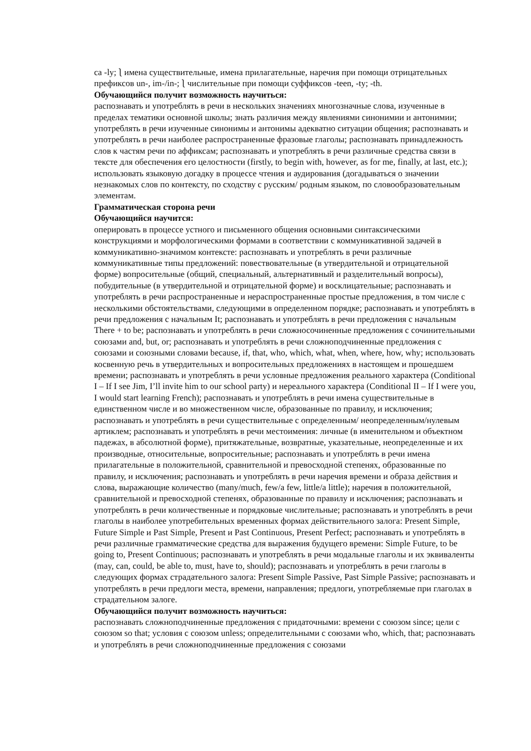ca -ly; ⎱ имена существительные, имена прилагательные, наречия при помощи отрицательных префиксов un-, im-/in-; ⎱ числительные при помощи суффиксов -teen, -ty; -th.
Обучающийся получит возможность научиться:
распознавать и употреблять в речи в нескольких значениях многозначные слова, изученные в пределах тематики основной школы; знать различия между явлениями синонимии и антонимии; употреблять в речи изученные синонимы и антонимы адекватно ситуации общения; распознавать и употреблять в речи наиболее распространенные фразовые глаголы; распознавать принадлежность слов к частям речи по аффиксам; распознавать и употреблять в речи различные средства связи в тексте для обеспечения его целостности (firstly, to begin with, however, as for me, finally, at last, etc.); использовать языковую догадку в процессе чтения и аудирования (догадываться о значении незнакомых слов по контексту, по сходству с русским/ родным языком, по словообразовательным элементам.
Грамматическая сторона речи
Обучающийся научится:
оперировать в процессе устного и письменного общения основными синтаксическими конструкциями и морфологическими формами в соответствии с коммуникативной задачей в коммуникативно-значимом контексте: распознавать и употреблять в речи различные коммуникативные типы предложений: повествовательные (в утвердительной и отрицательной форме) вопросительные (общий, специальный, альтернативный и разделительный вопросы), побудительные (в утвердительной и отрицательной форме) и восклицательные; распознавать и употреблять в речи распространенные и нераспространенные простые предложения, в том числе с несколькими обстоятельствами, следующими в определенном порядке; распознавать и употреблять в речи предложения с начальным It; распознавать и употреблять в речи предложения с начальным There + to be; распознавать и употреблять в речи сложносочиненные предложения с сочинительными союзами and, but, or; распознавать и употреблять в речи сложноподчиненные предложения с союзами и союзными словами because, if, that, who, which, what, when, where, how, why; использовать косвенную речь в утвердительных и вопросительных предложениях в настоящем и прошедшем времени; распознавать и употреблять в речи условные предложения реального характера (Conditional I – If I see Jim, I’ll invite him to our school party) и нереального характера (Conditional II – If I were you, I would start learning French); распознавать и употреблять в речи имена существительные в единственном числе и во множественном числе, образованные по правилу, и исключения; распознавать и употреблять в речи существительные с определенным/ неопределенным/нулевым артиклем; распознавать и употреблять в речи местоимения: личные (в именительном и объектном падежах, в абсолютной форме), притяжательные, возвратные, указательные, неопределенные и их производные, относительные, вопросительные; распознавать и употреблять в речи имена прилагательные в положительной, сравнительной и превосходной степенях, образованные по правилу, и исключения; распознавать и употреблять в речи наречия времени и образа действия и слова, выражающие количество (many/much, few/a few, little/a little); наречия в положительной, сравнительной и превосходной степенях, образованные по правилу и исключения; распознавать и употреблять в речи количественные и порядковые числительные; распознавать и употреблять в речи глаголы в наиболее употребительных временных формах действительного залога: Present Simple, Future Simple и Past Simple, Present и Past Continuous, Present Perfect; распознавать и употреблять в речи различные грамматические средства для выражения будущего времени: Simple Future, to be going to, Present Continuous; распознавать и употреблять в речи модальные глаголы и их эквиваленты (may, can, could, be able to, must, have to, should); распознавать и употреблять в речи глаголы в следующих формах страдательного залога: Present Simple Passive, Past Simple Passive; распознавать и употреблять в речи предлоги места, времени, направления; предлоги, употребляемые при глаголах в страдательном залоге.
Обучающийся получит возможность научиться:
распознавать сложноподчиненные предложения с придаточными: времени с союзом since; цели с союзом so that; условия с союзом unless; определительными с союзами who, which, that; распознавать и употреблять в речи сложноподчиненные предложения с союзами